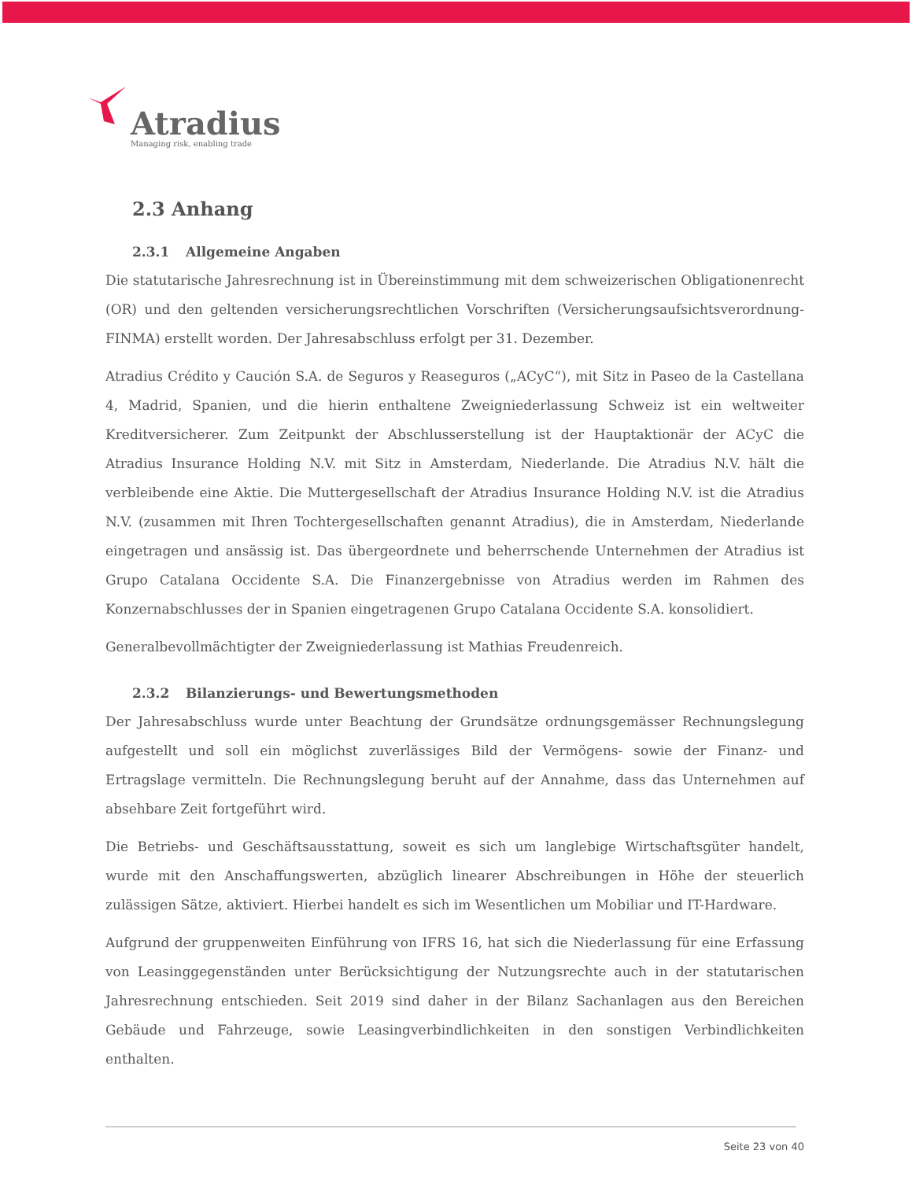Atradius
Managing risk, enabling trade
2.3 Anhang
2.3.1 Allgemeine Angaben
Die statutarische Jahresrechnung ist in Übereinstimmung mit dem schweizerischen Obligationenrecht (OR) und den geltenden versicherungsrechtlichen Vorschriften (Versicherungsaufsichtsverordnung-FINMA) erstellt worden. Der Jahresabschluss erfolgt per 31. Dezember.
Atradius Crédito y Caución S.A. de Seguros y Reaseguros („ACyC“), mit Sitz in Paseo de la Castellana 4, Madrid, Spanien, und die hierin enthaltene Zweigniederlassung Schweiz ist ein weltweiter Kreditversicherer. Zum Zeitpunkt der Abschlusserstellung ist der Hauptaktionär der ACyC die Atradius Insurance Holding N.V. mit Sitz in Amsterdam, Niederlande. Die Atradius N.V. hält die verbleibende eine Aktie. Die Muttergesellschaft der Atradius Insurance Holding N.V. ist die Atradius N.V. (zusammen mit Ihren Tochtergesellschaften genannt Atradius), die in Amsterdam, Niederlande eingetragen und ansässig ist. Das übergeordnete und beherrschende Unternehmen der Atradius ist Grupo Catalana Occidente S.A. Die Finanzergebnisse von Atradius werden im Rahmen des Konzernabschlusses der in Spanien eingetragenen Grupo Catalana Occidente S.A. konsolidiert.
Generalbevollmächtigter der Zweigniederlassung ist Mathias Freudenreich.
2.3.2 Bilanzierungs- und Bewertungsmethoden
Der Jahresabschluss wurde unter Beachtung der Grundsätze ordnungsgemässer Rechnungslegung aufgestellt und soll ein möglichst zuverlässiges Bild der Vermögens- sowie der Finanz- und Ertragslage vermitteln. Die Rechnungslegung beruht auf der Annahme, dass das Unternehmen auf absehbare Zeit fortgeführt wird.
Die Betriebs- und Geschäftsausstattung, soweit es sich um langlebige Wirtschaftsgüter handelt, wurde mit den Anschaffungswerten, abzüglich linearer Abschreibungen in Höhe der steuerlich zulässigen Sätze, aktiviert. Hierbei handelt es sich im Wesentlichen um Mobiliar und IT-Hardware.
Aufgrund der gruppenweiten Einführung von IFRS 16, hat sich die Niederlassung für eine Erfassung von Leasinggegenständen unter Berücksichtigung der Nutzungsrechte auch in der statutarischen Jahresrechnung entschieden. Seit 2019 sind daher in der Bilanz Sachanlagen aus den Bereichen Gebäude und Fahrzeuge, sowie Leasingverbindlichkeiten in den sonstigen Verbindlichkeiten enthalten.
Seite 23 von 40